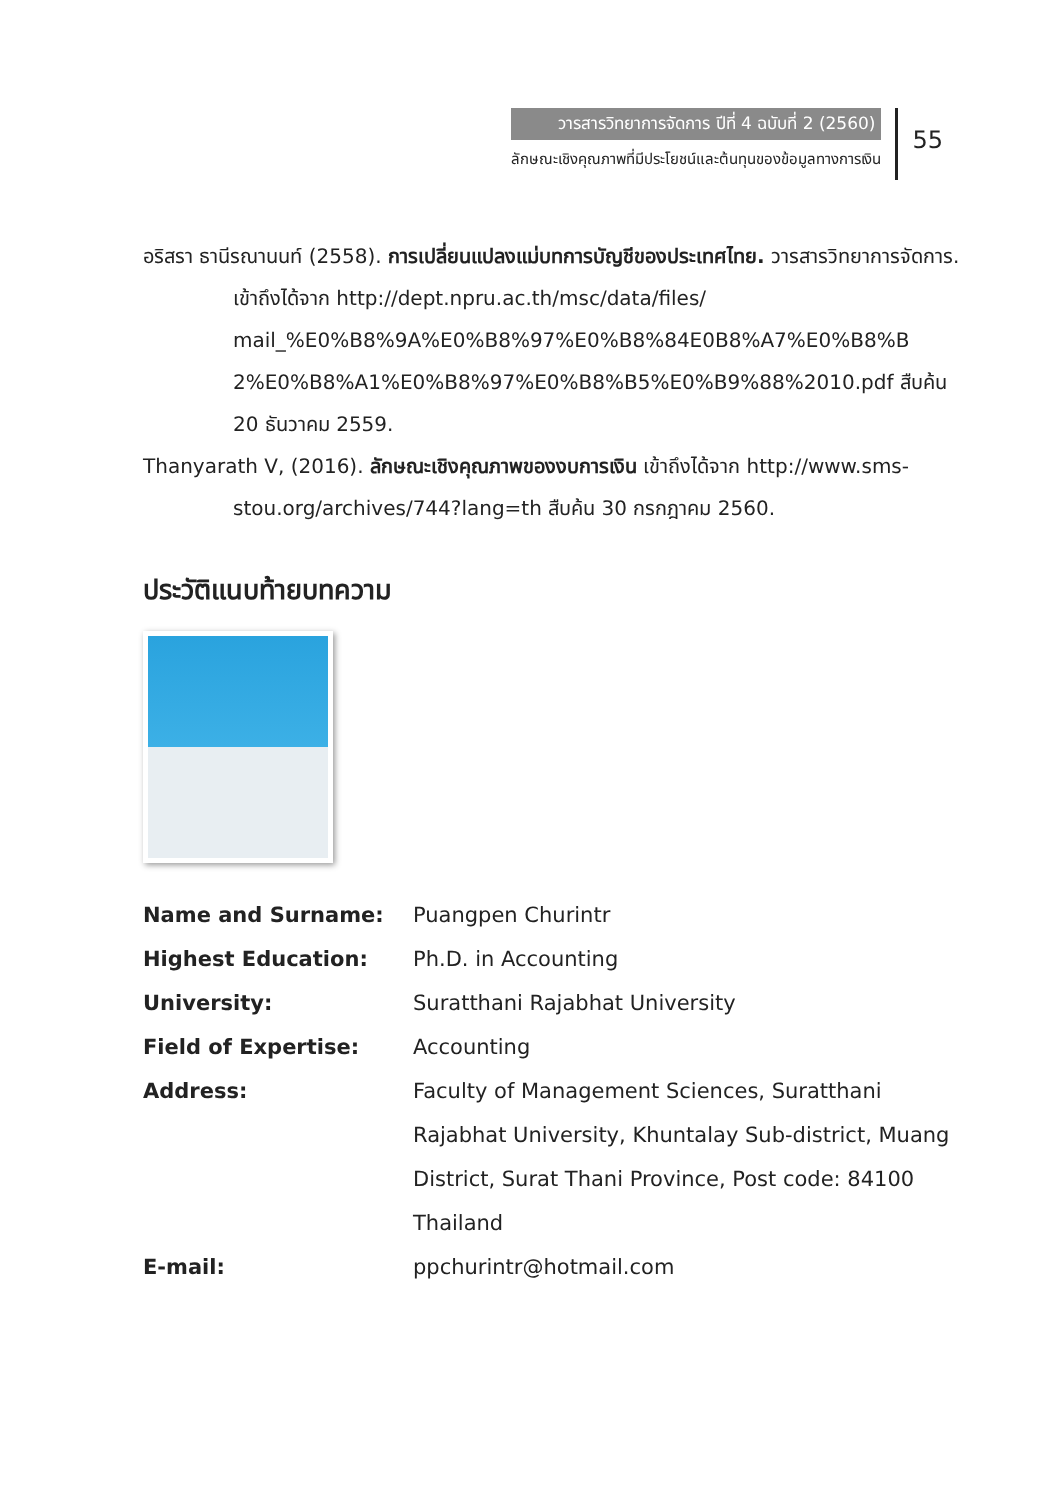วารสารวิทยาการจัดการ ปีที่ 4 ฉบับที่ 2 (2560)
ลักษณะเชิงคุณภาพที่มีประโยชน์และต้นทุนของข้อมูลทางการเงิน
55
อริสรา ธานีรณานนท์ (2558). การเปลี่ยนแปลงแม่บทการบัญชีของประเทศไทย. วารสารวิทยาการจัดการ. เข้าถึงได้จาก http://dept.npru.ac.th/msc/data/files/ mail_%E0%B8%9A%E0%B8%97%E0%B8%84E0B8%A7%E0%B8%B 2%E0%B8%A1%E0%B8%97%E0%B8%B5%E0%B9%88%2010.pdf สืบค้น 20 ธันวาคม 2559.
Thanyarath V, (2016). ลักษณะเชิงคุณภาพของงบการเงิน เข้าถึงได้จาก http://www.sms-stou.org/archives/744?lang=th สืบค้น 30 กรกฎาคม 2560.
ประวัติแนบท้ายบทความ
| Name and Surname: | Puangpen Churintr |
| Highest Education: | Ph.D. in Accounting |
| University: | Suratthani Rajabhat University |
| Field of Expertise: | Accounting |
| Address: | Faculty of Management Sciences, Suratthani Rajabhat University, Khuntalay Sub-district, Muang District, Surat Thani Province, Post code: 84100 Thailand |
| E-mail: | ppchurintr@hotmail.com |